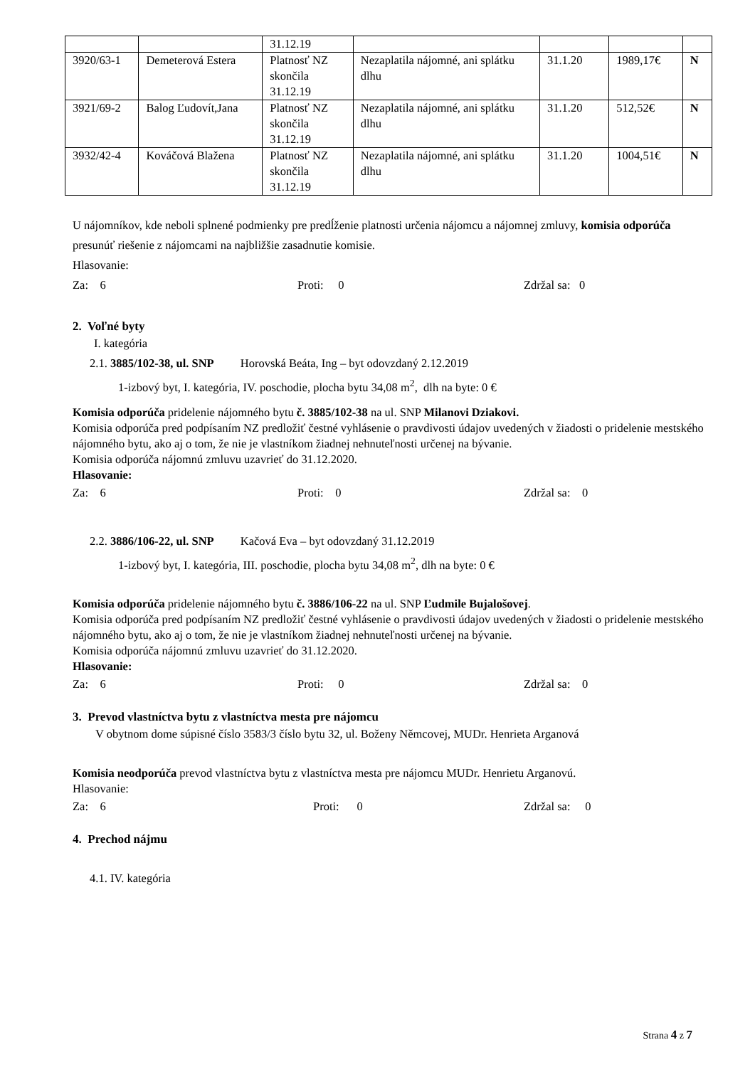| | | 31.12.19 | | | | |
| 3920/63-1 | Demeterová Estera | Platnosť NZ skončila 31.12.19 | Nezaplatila nájomné, ani splátku dlhu | 31.1.20 | 1989,17€ | N |
| 3921/69-2 | Balog Ľudovít,Jana | Platnosť NZ skončila 31.12.19 | Nezaplatila nájomné, ani splátku dlhu | 31.1.20 | 512,52€ | N |
| 3932/42-4 | Kováčová Blažena | Platnosť NZ skončila 31.12.19 | Nezaplatila nájomné, ani splátku dlhu | 31.1.20 | 1004,51€ | N |
U nájomníkov, kde neboli splnené podmienky pre predĺženie platnosti určenia nájomcu a nájomnej zmluvy, komisia odporúča presunúť riešenie z nájomcami na najbližšie zasadnutie komisie.
Hlasovanie:
Za: 6 Proti: 0 Zdržal sa: 0
2. Voľné byty
I. kategória
2.1. 3885/102-38, ul. SNP Horovská Beáta, Ing – byt odovzdaný 2.12.2019
1-izbový byt, I. kategória, IV. poschodie, plocha bytu 34,08 m<sup>2</sup>, dlh na byte: 0 €
Komisia odporúča pridelenie nájomného bytu č. 3885/102-38 na ul. SNP Milanovi Dziakovi.
Komisia odporúča pred podpísaním NZ predložiť čestné vyhlásenie o pravdivosti údajov uvedených v žiadosti o pridelenie mestského nájomného bytu, ako aj o tom, že nie je vlastníkom žiadnej nehnuteľnosti určenej na bývanie.
Komisia odporúča nájomnú zmluvu uzavrieť do 31.12.2020.
Hlasovanie:
Za: 6 Proti: 0 Zdržal sa: 0
2.2. 3886/106-22, ul. SNP Kačová Eva – byt odovzdaný 31.12.2019
1-izbový byt, I. kategória, III. poschodie, plocha bytu 34,08 m<sup>2</sup>, dlh na byte: 0 €
Komisia odporúča pridelenie nájomného bytu č. 3886/106-22 na ul. SNP Ľudmile Bujalošovej.
Komisia odporúča pred podpísaním NZ predložiť čestné vyhlásenie o pravdivosti údajov uvedených v žiadosti o pridelenie mestského nájomného bytu, ako aj o tom, že nie je vlastníkom žiadnej nehnuteľnosti určenej na bývanie.
Komisia odporúča nájomnú zmluvu uzavrieť do 31.12.2020.
Hlasovanie:
Za: 6 Proti: 0 Zdržal sa: 0
3. Prevod vlastníctva bytu z vlastníctva mesta pre nájomcu
V obytnom dome súpisné číslo 3583/3 číslo bytu 32, ul. Boženy Němcovej, MUDr. Henrieta Arganová
Komisia neodporúča prevod vlastníctva bytu z vlastníctva mesta pre nájomcu MUDr. Henrietu Arganovú.
Hlasovanie:
Za: 6 Proti: 0 Zdržal sa: 0
4. Prechod nájmu
4.1. IV. kategória
Strana 4 z 7